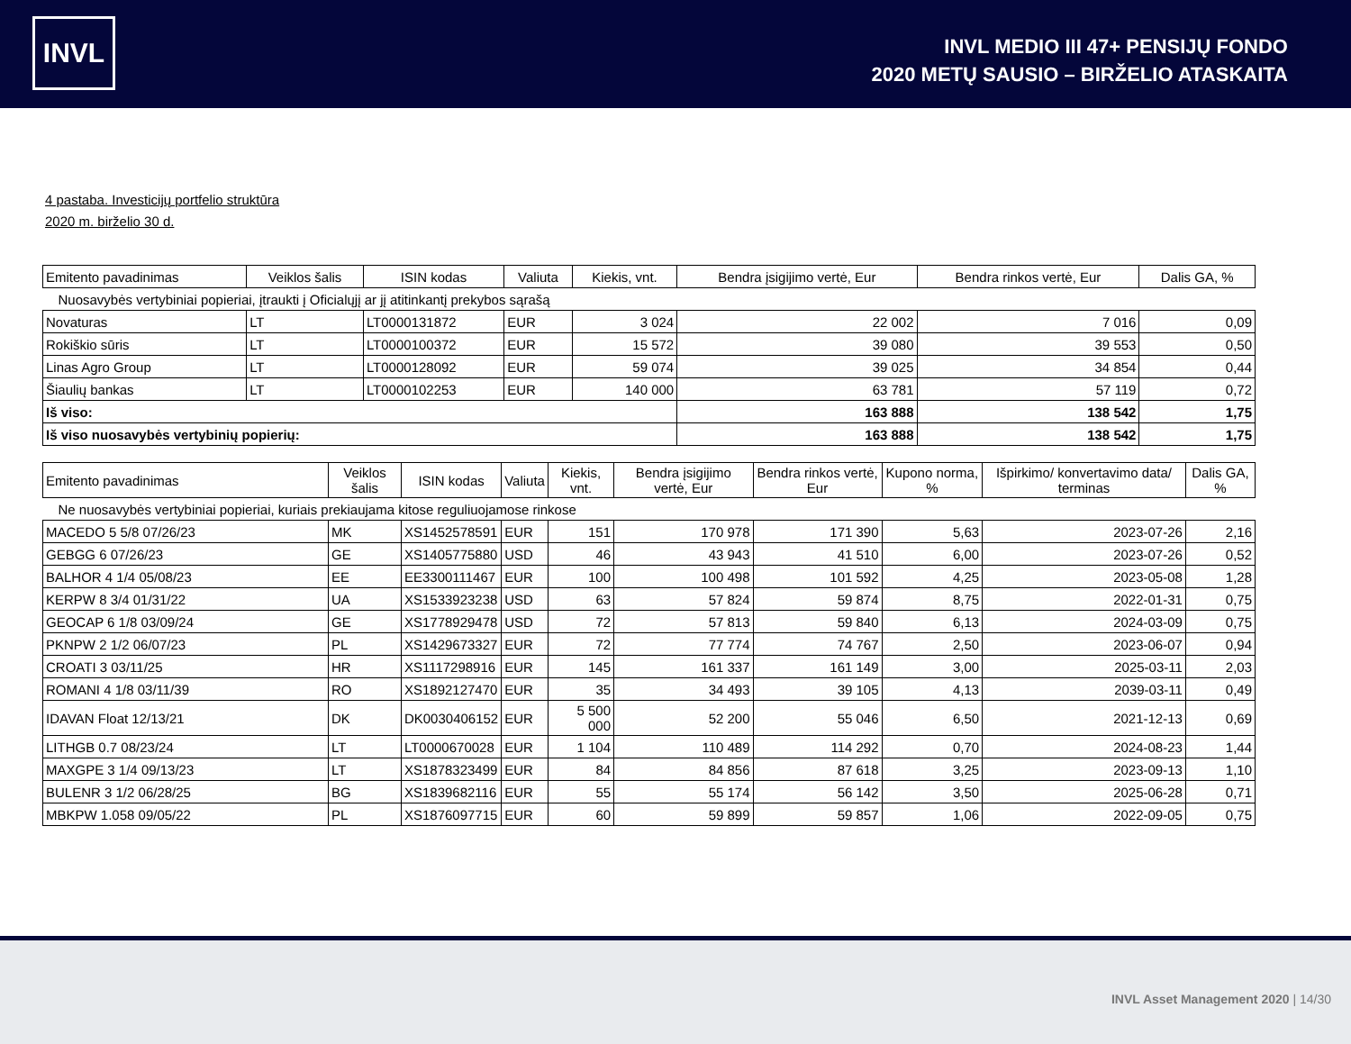INVL
INVL MEDIO III 47+ PENSIJŲ FONDO
2020 METŲ SAUSIO – BIRŽELIO ATASKAITA
4 pastaba. Investicijų portfelio struktūra
2020 m. birželio 30 d.
| Emitento pavadinimas | Veiklos šalis | ISIN kodas | Valiuta | Kiekis, vnt. | Bendra įsigijimo vertė, Eur | Bendra rinkos vertė, Eur | Dalis GA, % |
| --- | --- | --- | --- | --- | --- | --- | --- |
| Nuosavybės vertybiniai popieriai, įtraukti į Oficialųjį ar jį atitinkantį prekybos sąrašą | | | | | | | |
| Novaturas | LT | LT0000131872 | EUR | 3 024 | 22 002 | 7 016 | 0,09 |
| Rokiškio sūris | LT | LT0000100372 | EUR | 15 572 | 39 080 | 39 553 | 0,50 |
| Linas Agro Group | LT | LT0000128092 | EUR | 59 074 | 39 025 | 34 854 | 0,44 |
| Šiaulių bankas | LT | LT0000102253 | EUR | 140 000 | 63 781 | 57 119 | 0,72 |
| Iš viso: | | | | | 163 888 | 138 542 | 1,75 |
| Iš viso nuosavybės vertybinių popierių: | | | | | 163 888 | 138 542 | 1,75 |
| Emitento pavadinimas | Veiklos šalis | ISIN kodas | Valiuta | Kiekis, vnt. | Bendra įsigijimo vertė, Eur | Bendra rinkos vertė, Eur | Kupono norma, % | Išpirkimo/ konvertavimo data/ terminas | Dalis GA, % |
| --- | --- | --- | --- | --- | --- | --- | --- | --- | --- |
| Ne nuosavybės vertybiniai popieriai, kuriais prekiaujama kitose reguliuojamose rinkose | | | | | | | | | |
| MACEDO 5 5/8 07/26/23 | MK | XS1452578591 | EUR | 151 | 170 978 | 171 390 | 5,63 | 2023-07-26 | 2,16 |
| GEBGG 6 07/26/23 | GE | XS1405775880 | USD | 46 | 43 943 | 41 510 | 6,00 | 2023-07-26 | 0,52 |
| BALHOR 4 1/4 05/08/23 | EE | EE3300111467 | EUR | 100 | 100 498 | 101 592 | 4,25 | 2023-05-08 | 1,28 |
| KERPW 8 3/4 01/31/22 | UA | XS1533923238 | USD | 63 | 57 824 | 59 874 | 8,75 | 2022-01-31 | 0,75 |
| GEOCAP 6 1/8 03/09/24 | GE | XS1778929478 | USD | 72 | 57 813 | 59 840 | 6,13 | 2024-03-09 | 0,75 |
| PKNPW 2 1/2 06/07/23 | PL | XS1429673327 | EUR | 72 | 77 774 | 74 767 | 2,50 | 2023-06-07 | 0,94 |
| CROATI 3 03/11/25 | HR | XS1117298916 | EUR | 145 | 161 337 | 161 149 | 3,00 | 2025-03-11 | 2,03 |
| ROMANI 4 1/8 03/11/39 | RO | XS1892127470 | EUR | 35 | 34 493 | 39 105 | 4,13 | 2039-03-11 | 0,49 |
| IDAVAN Float 12/13/21 | DK | DK0030406152 | EUR | 5 500 000 | 52 200 | 55 046 | 6,50 | 2021-12-13 | 0,69 |
| LITHGB 0.7 08/23/24 | LT | LT0000670028 | EUR | 1 104 | 110 489 | 114 292 | 0,70 | 2024-08-23 | 1,44 |
| MAXGPE 3 1/4 09/13/23 | LT | XS1878323499 | EUR | 84 | 84 856 | 87 618 | 3,25 | 2023-09-13 | 1,10 |
| BULENR 3 1/2 06/28/25 | BG | XS1839682116 | EUR | 55 | 55 174 | 56 142 | 3,50 | 2025-06-28 | 0,71 |
| MBKPW 1.058 09/05/22 | PL | XS1876097715 | EUR | 60 | 59 899 | 59 857 | 1,06 | 2022-09-05 | 0,75 |
INVL Asset Management 2020 | 14/30